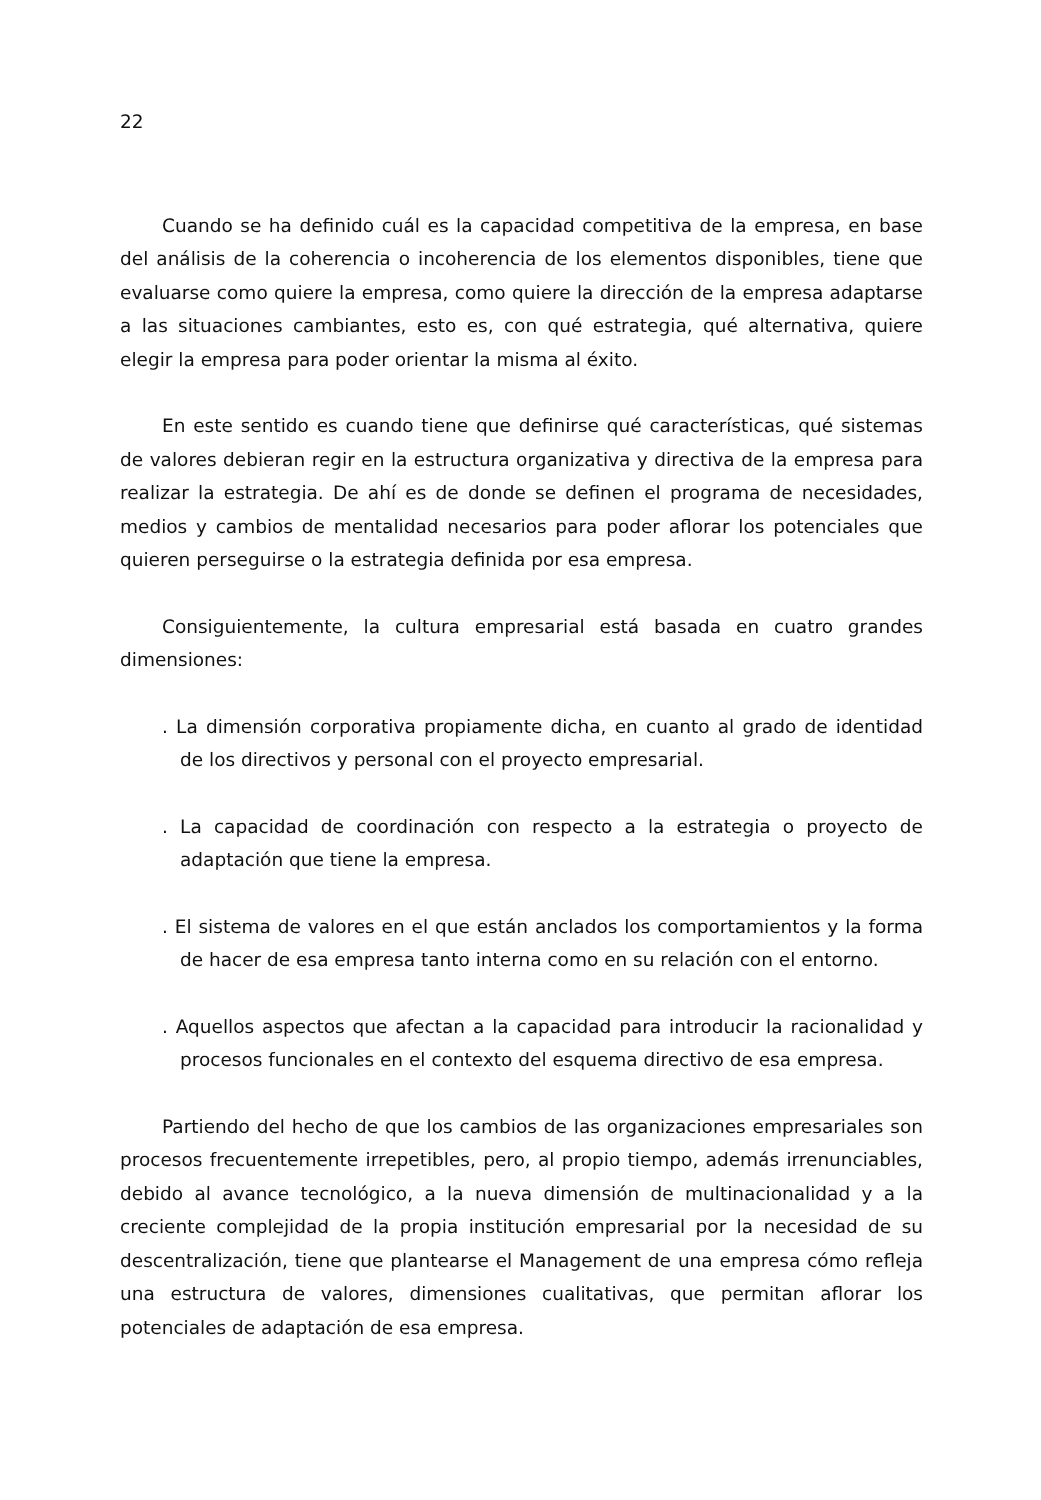22
Cuando se ha definido cuál es la capacidad competitiva de la empresa, en base del análisis de la coherencia o incoherencia de los elementos disponibles, tiene que evaluarse como quiere la empresa, como quiere la dirección de la empresa adaptarse a las situaciones cambiantes, esto es, con qué estrategia, qué alternativa, quiere elegir la empresa para poder orientar la misma al éxito.
En este sentido es cuando tiene que definirse qué características, qué sistemas de valores debieran regir en la estructura organizativa y directiva de la empresa para realizar la estrategia. De ahí es de donde se definen el programa de necesidades, medios y cambios de mentalidad necesarios para poder aflorar los potenciales que quieren perseguirse o la estrategia definida por esa empresa.
Consiguientemente, la cultura empresarial está basada en cuatro grandes dimensiones:
. La dimensión corporativa propiamente dicha, en cuanto al grado de identidad de los directivos y personal con el proyecto empresarial.
. La capacidad de coordinación con respecto a la estrategia o proyecto de adaptación que tiene la empresa.
. El sistema de valores en el que están anclados los comportamientos y la forma de hacer de esa empresa tanto interna como en su relación con el entorno.
. Aquellos aspectos que afectan a la capacidad para introducir la racionalidad y procesos funcionales en el contexto del esquema directivo de esa empresa.
Partiendo del hecho de que los cambios de las organizaciones empresariales son procesos frecuentemente irrepetibles, pero, al propio tiempo, además irrenunciables, debido al avance tecnológico, a la nueva dimensión de multinacionalidad y a la creciente complejidad de la propia institución empresarial por la necesidad de su descentralización, tiene que plantearse el Management de una empresa cómo refleja una estructura de valores, dimensiones cualitativas, que permitan aflorar los potenciales de adaptación de esa empresa.